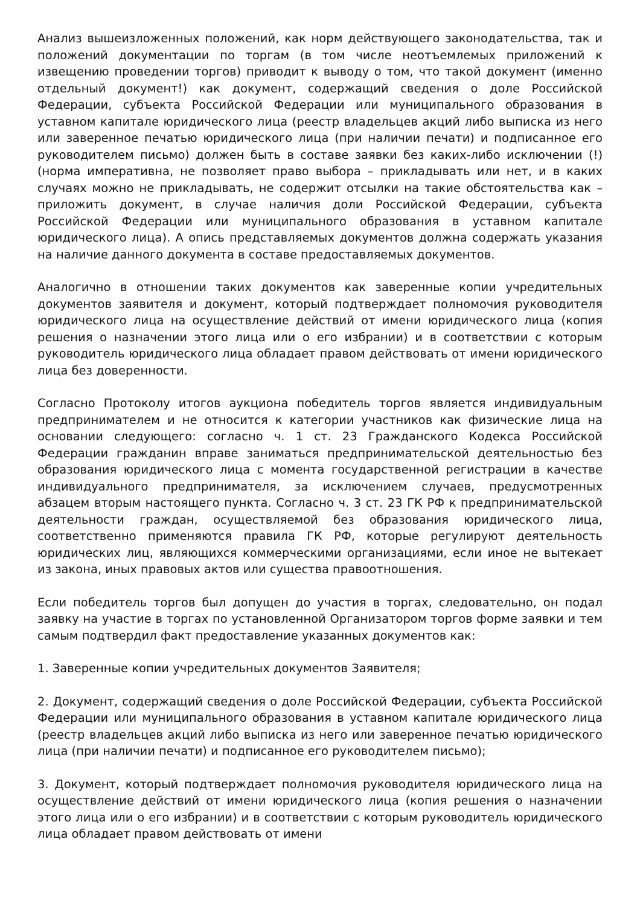Анализ вышеизложенных положений, как норм действующего законодательства, так и положений документации по торгам (в том числе неотъемлемых приложений к извещению проведении торгов) приводит к выводу о том, что такой документ (именно отдельный документ!) как документ, содержащий сведения о доле Российской Федерации, субъекта Российской Федерации или муниципального образования в уставном капитале юридического лица (реестр владельцев акций либо выписка из него или заверенное печатью юридического лица (при наличии печати) и подписанное его руководителем письмо) должен быть в составе заявки без каких-либо исключении (!) (норма императивна, не позволяет право выбора – прикладывать или нет, и в каких случаях можно не прикладывать, не содержит отсылки на такие обстоятельства как – приложить документ, в случае наличия доли Российской Федерации, субъекта Российской Федерации или муниципального образования в уставном капитале юридического лица). А опись представляемых документов должна содержать указания на наличие данного документа в составе предоставляемых документов.
Аналогично в отношении таких документов как заверенные копии учредительных документов заявителя и документ, который подтверждает полномочия руководителя юридического лица на осуществление действий от имени юридического лица (копия решения о назначении этого лица или о его избрании) и в соответствии с которым руководитель юридического лица обладает правом действовать от имени юридического лица без доверенности.
Согласно Протоколу итогов аукциона победитель торгов является индивидуальным предпринимателем и не относится к категории участников как физические лица на основании следующего: согласно ч. 1 ст. 23 Гражданского Кодекса Российской Федерации гражданин вправе заниматься предпринимательской деятельностью без образования юридического лица с момента государственной регистрации в качестве индивидуального предпринимателя, за исключением случаев, предусмотренных абзацем вторым настоящего пункта. Согласно ч. 3 ст. 23 ГК РФ к предпринимательской деятельности граждан, осуществляемой без образования юридического лица, соответственно применяются правила ГК РФ, которые регулируют деятельность юридических лиц, являющихся коммерческими организациями, если иное не вытекает из закона, иных правовых актов или существа правоотношения.
Если победитель торгов был допущен до участия в торгах, следовательно, он подал заявку на участие в торгах по установленной Организатором торгов форме заявки и тем самым подтвердил факт предоставление указанных документов как:
1. Заверенные копии учредительных документов Заявителя;
2. Документ, содержащий сведения о доле Российской Федерации, субъекта Российской Федерации или муниципального образования в уставном капитале юридического лица (реестр владельцев акций либо выписка из него или заверенное печатью юридического лица (при наличии печати) и подписанное его руководителем письмо);
3. Документ, который подтверждает полномочия руководителя юридического лица на осуществление действий от имени юридического лица (копия решения о назначении этого лица или о его избрании) и в соответствии с которым руководитель юридического лица обладает правом действовать от имени